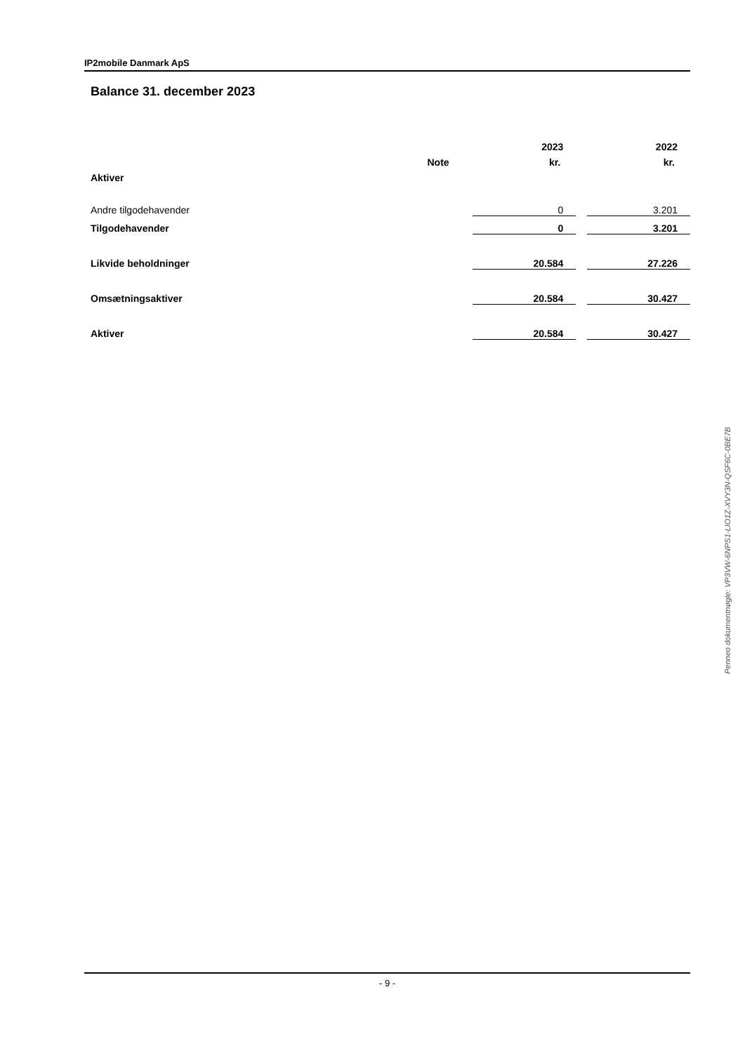IP2mobile Danmark ApS
Balance 31. december 2023
| | | | 2023 | | 2022 |
| | Note | | kr. | | kr. |
| Aktiver | | | | | |
| Andre tilgodehavender | | | 0 | | 3.201 |
| Tilgodehavender | | | 0 | | 3.201 |
| Likvide beholdninger | | | 20.584 | | 27.226 |
| Omsætningsaktiver | | | 20.584 | | 30.427 |
| Aktiver | | | 20.584 | | 30.427 |
Penneo dokumentnøgle: VP3VW-6NPS1-LIO1Z-XVY3N-QSF6C-0BE7B
- 9 -